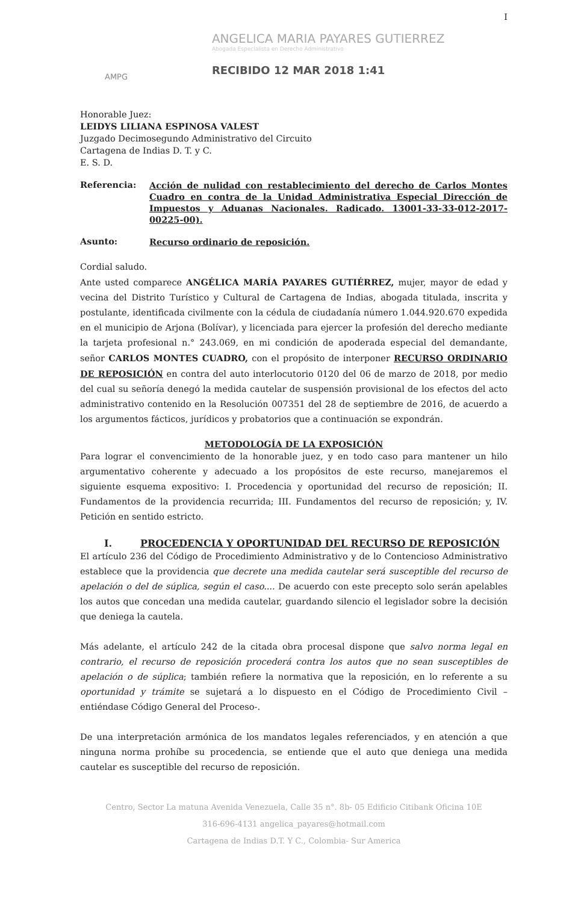AMPG
ANGELICA MARIA PAYARES GUTIERREZ
Abogada Especialista en Derecho Administrativo
RECIBIDO 12 MAR 2018 1:41
I
Honorable Juez:
LEIDYS LILIANA ESPINOSA VALEST
Juzgado Decimosegundo Administrativo del Circuito
Cartagena de Indias D. T. y C.
E. S. D.
Referencia:
Acción de nulidad con restablecimiento del derecho de Carlos Montes Cuadro en contra de la Unidad Administrativa Especial Dirección de Impuestos y Aduanas Nacionales. Radicado. 13001-33-33-012-2017-00225-00).
Asunto:
Recurso ordinario de reposición.
Cordial saludo.
Ante usted comparece ANGÉLICA MARÍA PAYARES GUTIÉRREZ, mujer, mayor de edad y vecina del Distrito Turístico y Cultural de Cartagena de Indias, abogada titulada, inscrita y postulante, identificada civilmente con la cédula de ciudadanía número 1.044.920.670 expedida en el municipio de Arjona (Bolívar), y licenciada para ejercer la profesión del derecho mediante la tarjeta profesional n.° 243.069, en mi condición de apoderada especial del demandante, señor CARLOS MONTES CUADRO, con el propósito de interponer RECURSO ORDINARIO DE REPOSICIÓN en contra del auto interlocutorio 0120 del 06 de marzo de 2018, por medio del cual su señoría denegó la medida cautelar de suspensión provisional de los efectos del acto administrativo contenido en la Resolución 007351 del 28 de septiembre de 2016, de acuerdo a los argumentos fácticos, jurídicos y probatorios que a continuación se expondrán.
METODOLOGÍA DE LA EXPOSICIÓN
Para lograr el convencimiento de la honorable juez, y en todo caso para mantener un hilo argumentativo coherente y adecuado a los propósitos de este recurso, manejaremos el siguiente esquema expositivo: I. Procedencia y oportunidad del recurso de reposición; II. Fundamentos de la providencia recurrida; III. Fundamentos del recurso de reposición; y, IV. Petición en sentido estricto.
I. PROCEDENCIA Y OPORTUNIDAD DEL RECURSO DE REPOSICIÓN
El artículo 236 del Código de Procedimiento Administrativo y de lo Contencioso Administrativo establece que la providencia que decrete una medida cautelar será susceptible del recurso de apelación o del de súplica, según el caso.... De acuerdo con este precepto solo serán apelables los autos que concedan una medida cautelar, guardando silencio el legislador sobre la decisión que deniega la cautela.
Más adelante, el artículo 242 de la citada obra procesal dispone que salvo norma legal en contrario, el recurso de reposición procederá contra los autos que no sean susceptibles de apelación o de súplica; también refiere la normativa que la reposición, en lo referente a su oportunidad y trámite se sujetará a lo dispuesto en el Código de Procedimiento Civil –entiéndase Código General del Proceso-.
De una interpretación armónica de los mandatos legales referenciados, y en atención a que ninguna norma prohíbe su procedencia, se entiende que el auto que deniega una medida cautelar es susceptible del recurso de reposición.
Centro, Sector La matuna Avenida Venezuela, Calle 35 n°. 8b- 05 Edificio Citibank Oficina 10E
316-696-4131 angelica_payares@hotmail.com
Cartagena de Indias D.T. Y C., Colombia- Sur America